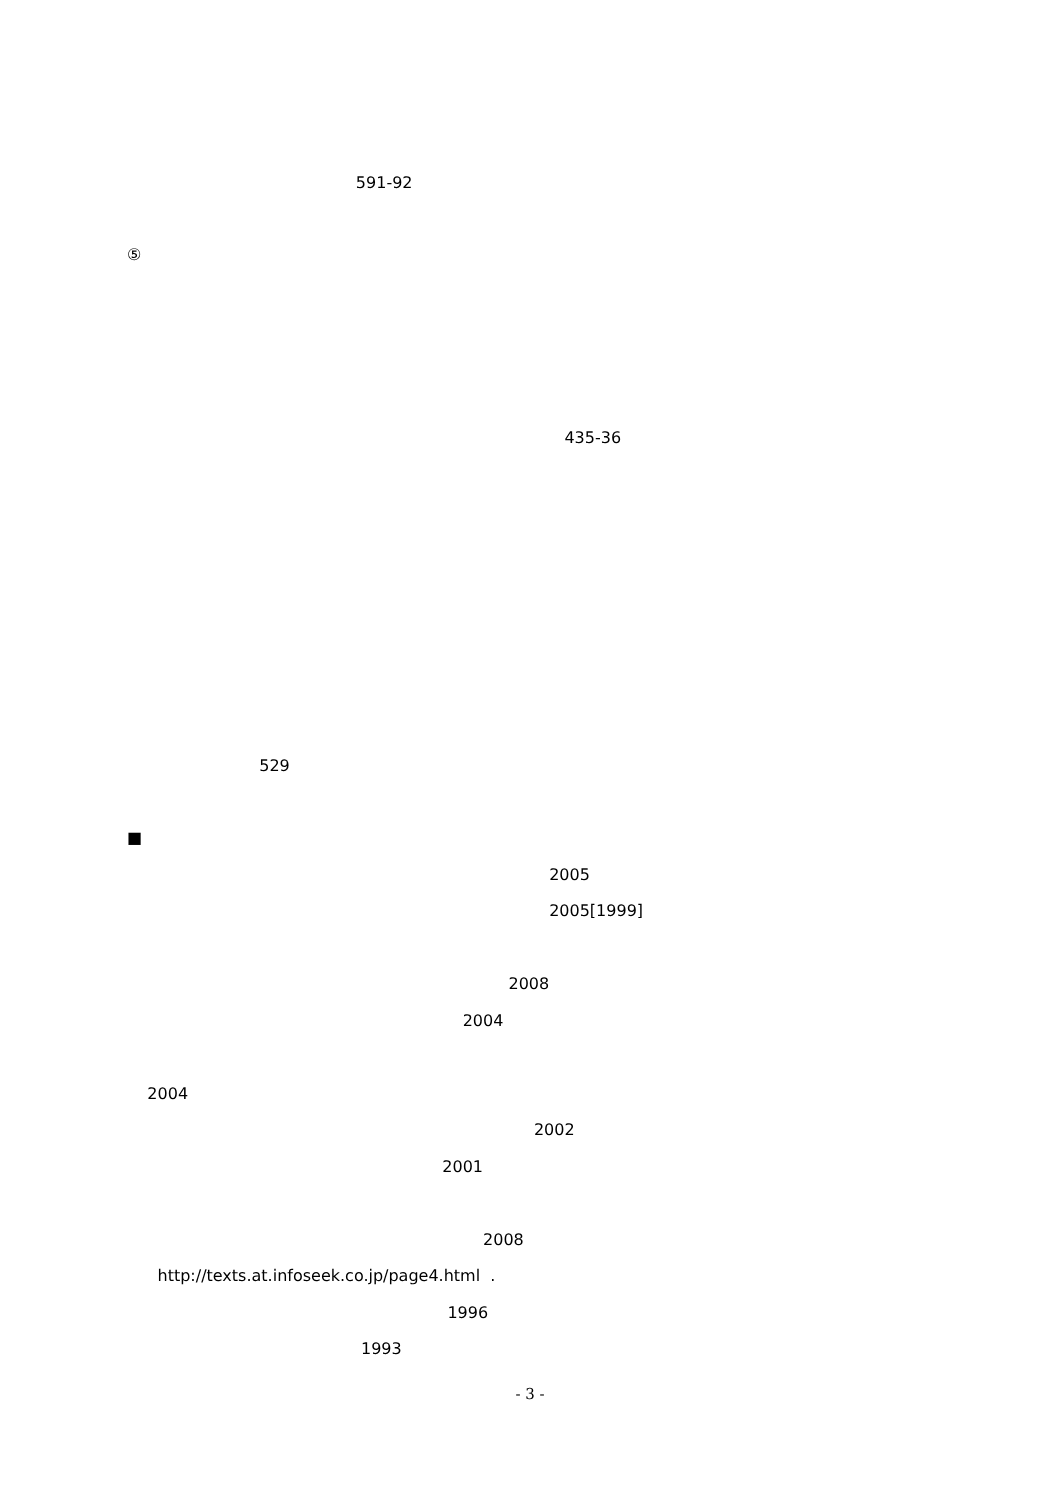591-92
⑤
435-36
529
■
2005
2005[1999]
2008
2004
2004
2002
2001
2008
http://texts.at.infoseek.co.jp/page4.html .
1996
1993
- 3 -